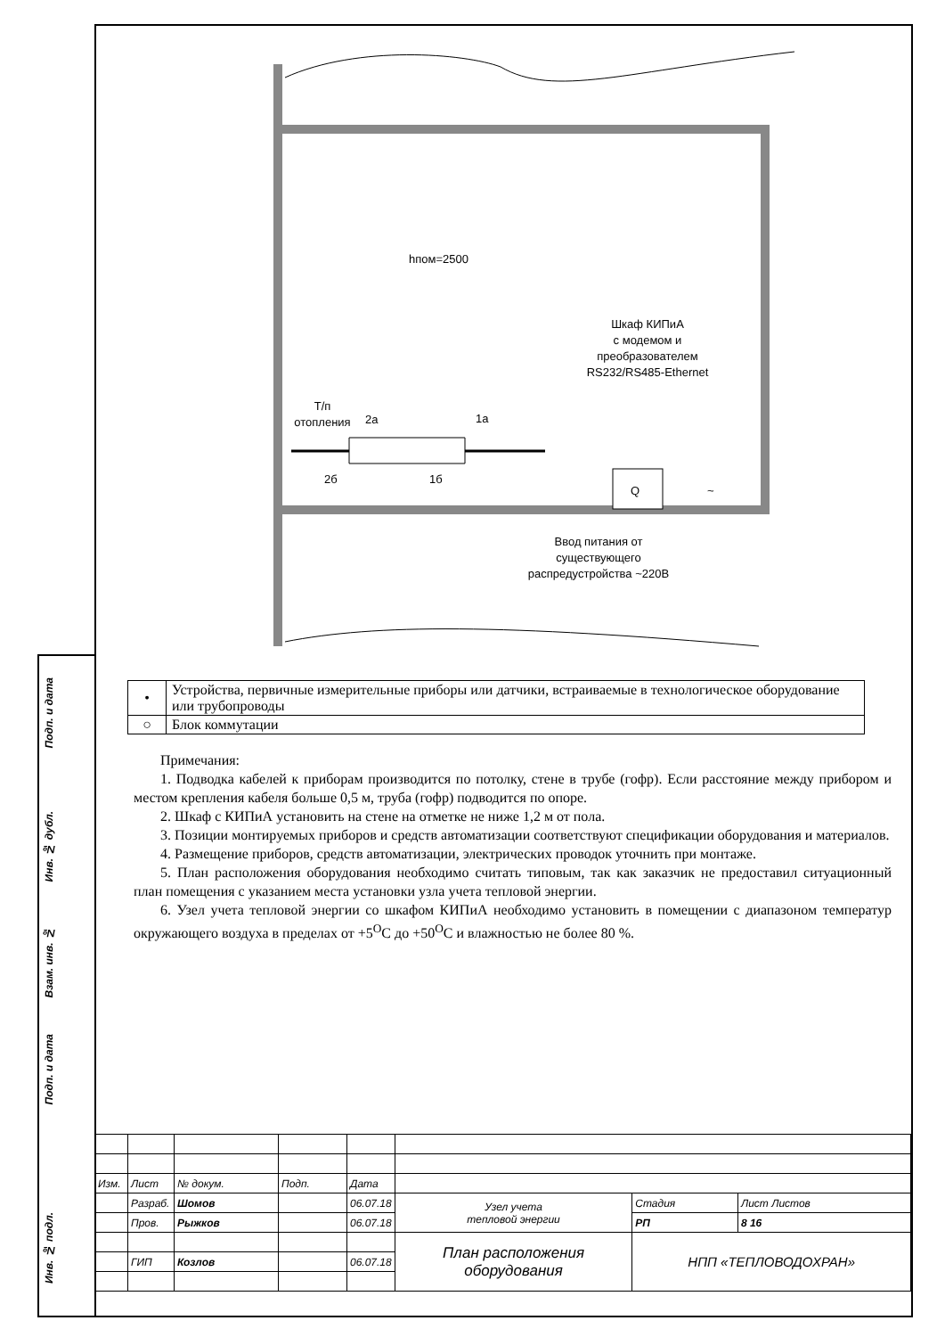hпом=2500
Шкаф КИПиА
с модемом и
преобразователем
RS232/RS485-Ethernet
Т/п
отопления
2а
1а
2б
1б
Q
~
Ввод питания от
существующего
распредустройства ~220В
| • | Устройства, первичные измерительные приборы или датчики, встраиваемые в технологическое оборудование или трубопроводы |
| ○ | Блок коммутации |
Примечания:
1. Подводка кабелей к приборам производится по потолку, стене в трубе (гофр). Если расстояние между прибором и местом крепления кабеля больше 0,5 м, труба (гофр) подводится по опоре.
2. Шкаф с КИПиА установить на стене на отметке не ниже 1,2 м от пола.
3. Позиции монтируемых приборов и средств автоматизации соответствуют спецификации оборудования и материалов.
4. Размещение приборов, средств автоматизации, электрических проводок уточнить при монтаже.
5. План расположения оборудования необходимо считать типовым, так как заказчик не предоставил ситуационный план помещения с указанием места установки узла учета тепловой энергии.
6. Узел учета тепловой энергии со шкафом КИПиА необходимо установить в помещении с диапазоном температур окружающего воздуха в пределах от +5<sup>O</sup>C до +50<sup>O</sup>C и влажностью не более 80 %.
| Изм. | Лист | № докум. | Подп. | Дата | | | |
| | Разраб. | Шомов | | 06.07.18 | Узел учета тепловой энергии | Стадия | Лист Листов |
| | Пров. | Рыжков | | 06.07.18 | | РП | 8 16 |
| | | | | | План расположения оборудования | НПП «ТЕПЛОВОДОХРАН» | |
| | ГИП | Козлов | | 06.07.18 | | | |
Подп. и дата
Инв. № дубл.
Взам. инв. №
Подп. и дата
Инв. № подл.